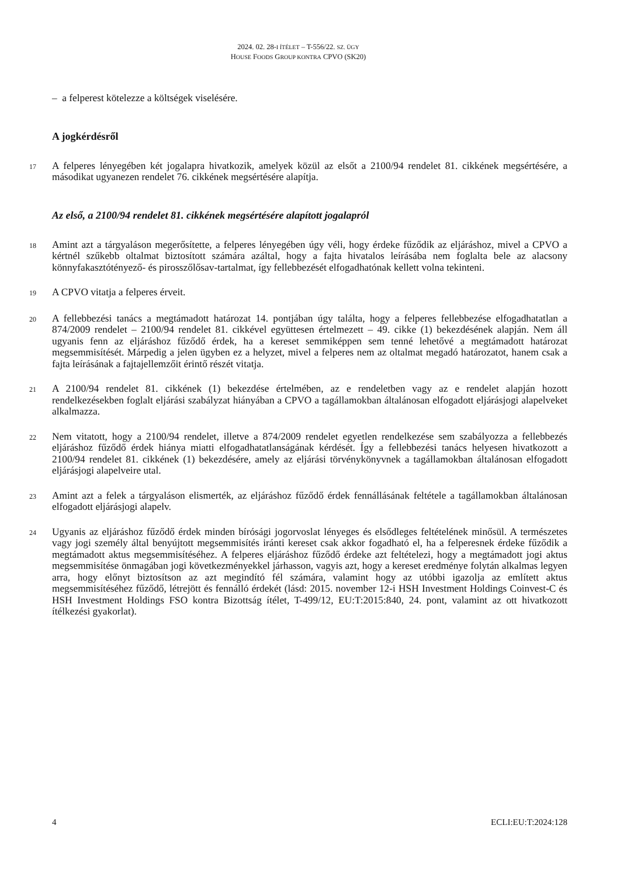2024. 02. 28-I ÍTÉLET – T-556/22. SZ. ÜGY
HOUSE FOODS GROUP KONTRA CPVO (SK20)
– a felperest kötelezze a költségek viselésére.
A jogkérdésről
17
A felperes lényegében két jogalapra hivatkozik, amelyek közül az elsőt a 2100/94 rendelet 81. cikkének megsértésére, a másodikat ugyanezen rendelet 76. cikkének megsértésére alapítja.
Az első, a 2100/94 rendelet 81. cikkének megsértésére alapított jogalapról
18
Amint azt a tárgyaláson megerősítette, a felperes lényegében úgy véli, hogy érdeke fűződik az eljáráshoz, mivel a CPVO a kértnél szűkebb oltalmat biztosított számára azáltal, hogy a fajta hivatalos leírásába nem foglalta bele az alacsony könnyfakasztótényező- és pirosszőlősav-tartalmat, így fellebbezését elfogadhatónak kellett volna tekinteni.
19
A CPVO vitatja a felperes érveit.
20
A fellebbezési tanács a megtámadott határozat 14. pontjában úgy találta, hogy a felperes fellebbezése elfogadhatatlan a 874/2009 rendelet – 2100/94 rendelet 81. cikkével együttesen értelmezett – 49. cikke (1) bekezdésének alapján. Nem áll ugyanis fenn az eljáráshoz fűződő érdek, ha a kereset semmiképpen sem tenné lehetővé a megtámadott határozat megsemmisítését. Márpedig a jelen ügyben ez a helyzet, mivel a felperes nem az oltalmat megadó határozatot, hanem csak a fajta leírásának a fajtajellemzőit érintő részét vitatja.
21
A 2100/94 rendelet 81. cikkének (1) bekezdése értelmében, az e rendeletben vagy az e rendelet alapján hozott rendelkezésekben foglalt eljárási szabályzat hiányában a CPVO a tagállamokban általánosan elfogadott eljárásjogi alapelveket alkalmazza.
22
Nem vitatott, hogy a 2100/94 rendelet, illetve a 874/2009 rendelet egyetlen rendelkezése sem szabályozza a fellebbezés eljáráshoz fűződő érdek hiánya miatti elfogadhatatlanságának kérdését. Így a fellebbezési tanács helyesen hivatkozott a 2100/94 rendelet 81. cikkének (1) bekezdésére, amely az eljárási törvénykönyvnek a tagállamokban általánosan elfogadott eljárásjogi alapelveire utal.
23
Amint azt a felek a tárgyaláson elismerték, az eljáráshoz fűződő érdek fennállásának feltétele a tagállamokban általánosan elfogadott eljárásjogi alapelv.
24
Ugyanis az eljáráshoz fűződő érdek minden bírósági jogorvoslat lényeges és elsődleges feltételének minősül. A természetes vagy jogi személy által benyújtott megsemmisítés iránti kereset csak akkor fogadható el, ha a felperesnek érdeke fűződik a megtámadott aktus megsemmisítéséhez. A felperes eljáráshoz fűződő érdeke azt feltételezi, hogy a megtámadott jogi aktus megsemmisítése önmagában jogi következményekkel járhasson, vagyis azt, hogy a kereset eredménye folytán alkalmas legyen arra, hogy előnyt biztosítson az azt megindító fél számára, valamint hogy az utóbbi igazolja az említett aktus megsemmisítéséhez fűződő, létrejött és fennálló érdekét (lásd: 2015. november 12-i HSH Investment Holdings Coinvest-C és HSH Investment Holdings FSO kontra Bizottság ítélet, T-499/12, EU:T:2015:840, 24. pont, valamint az ott hivatkozott ítélkezési gyakorlat).
4 ECLI:EU:T:2024:128